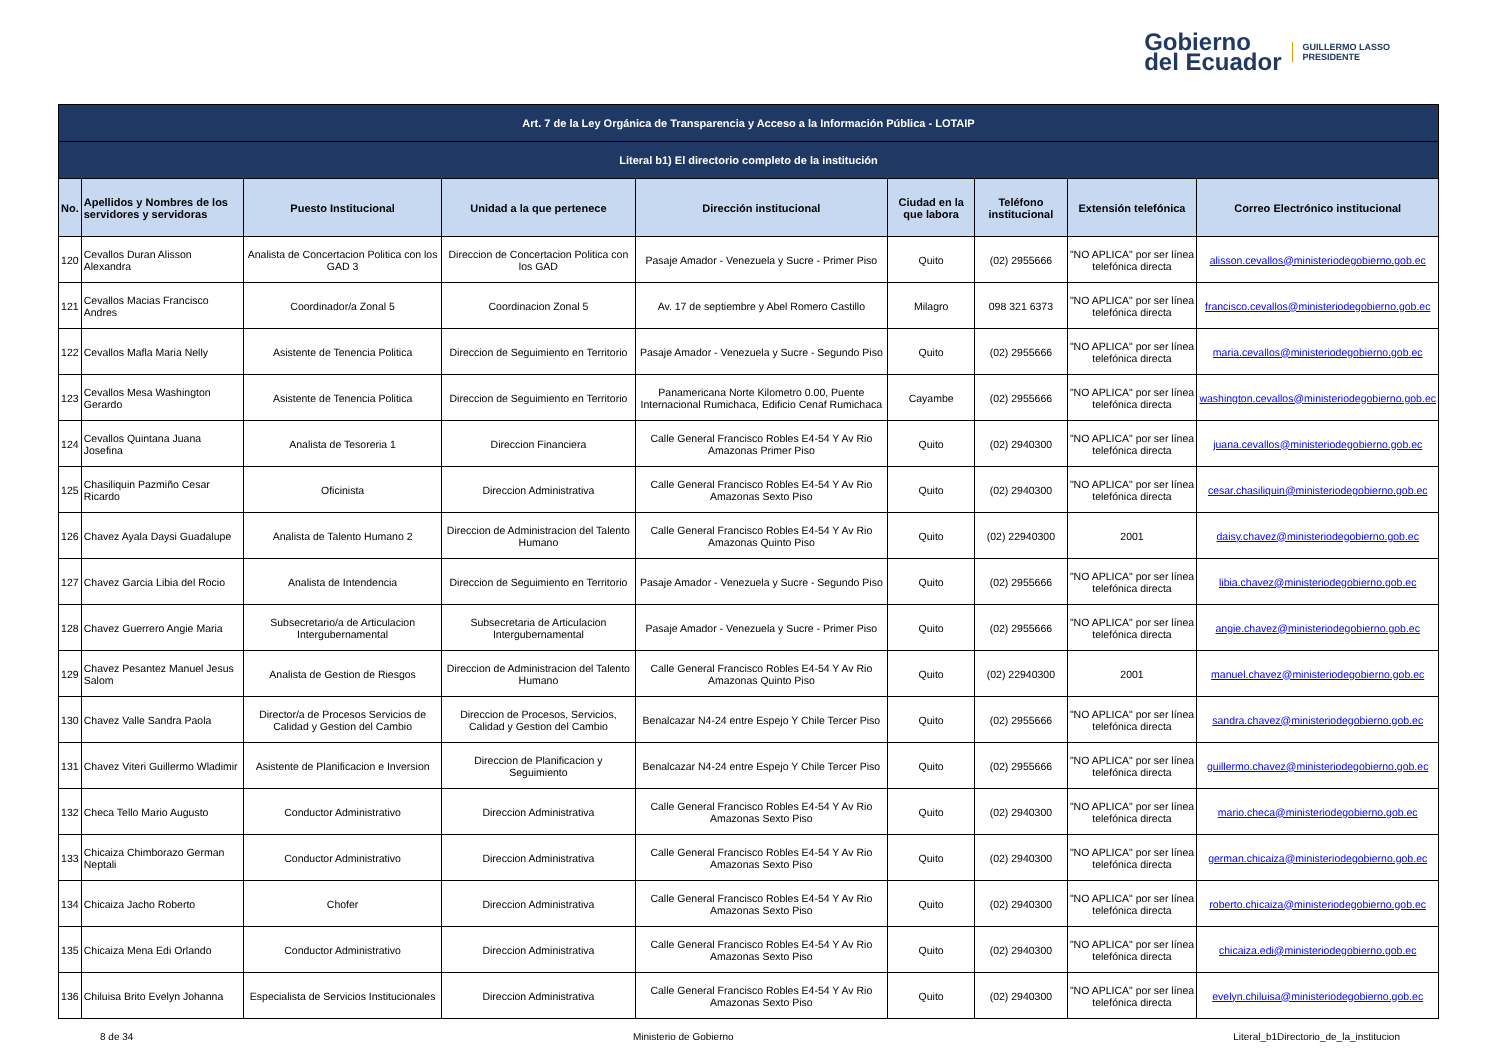Gobierno
del Ecuador
GUILLERMO LASSO
PRESIDENTE
| Art. 7 de la Ley Orgánica de Transparencia y Acceso a la Información Pública - LOTAIP | | | | | | | | |
| --- | --- | --- | --- | --- | --- | --- | --- | --- |
| Literal b1) El directorio completo de la institución | | | | | | | | |
| No. | Apellidos y Nombres de los servidores y servidoras | Puesto Institucional | Unidad a la que pertenece | Dirección institucional | Ciudad en la que labora | Teléfono institucional | Extensión telefónica | Correo Electrónico institucional |
| 120 | Cevallos Duran Alisson Alexandra | Analista de Concertacion Politica con los GAD 3 | Direccion de Concertacion Politica con los GAD | Pasaje Amador - Venezuela y Sucre - Primer Piso | Quito | (02) 2955666 | "NO APLICA" por ser línea telefónica directa | alisson.cevallos@ministeriodegobierno.gob.ec |
| 121 | Cevallos Macias Francisco Andres | Coordinador/a Zonal 5 | Coordinacion Zonal 5 | Av. 17 de septiembre y Abel Romero Castillo | Milagro | 098 321 6373 | "NO APLICA" por ser línea telefónica directa | francisco.cevallos@ministeriodegobierno.gob.ec |
| 122 | Cevallos Mafla Maria Nelly | Asistente de Tenencia Politica | Direccion de Seguimiento en Territorio | Pasaje Amador - Venezuela y Sucre - Segundo Piso | Quito | (02) 2955666 | "NO APLICA" por ser línea telefónica directa | maria.cevallos@ministeriodegobierno.gob.ec |
| 123 | Cevallos Mesa Washington Gerardo | Asistente de Tenencia Politica | Direccion de Seguimiento en Territorio | Panamericana Norte Kilometro 0.00, Puente Internacional Rumichaca, Edificio Cenaf Rumichaca | Cayambe | (02) 2955666 | "NO APLICA" por ser línea telefónica directa | washington.cevallos@ministeriodegobierno.gob.ec |
| 124 | Cevallos Quintana Juana Josefina | Analista de Tesoreria 1 | Direccion Financiera | Calle General Francisco Robles E4-54 Y Av Rio Amazonas Primer Piso | Quito | (02) 2940300 | "NO APLICA" por ser línea telefónica directa | juana.cevallos@ministeriodegobierno.gob.ec |
| 125 | Chasiliquin Pazmiño Cesar Ricardo | Oficinista | Direccion Administrativa | Calle General Francisco Robles E4-54 Y Av Rio Amazonas Sexto Piso | Quito | (02) 2940300 | "NO APLICA" por ser línea telefónica directa | cesar.chasiliquin@ministeriodegobierno.gob.ec |
| 126 | Chavez Ayala Daysi Guadalupe | Analista de Talento Humano 2 | Direccion de Administracion del Talento Humano | Calle General Francisco Robles E4-54 Y Av Rio Amazonas Quinto Piso | Quito | (02) 22940300 | 2001 | daisy.chavez@ministeriodegobierno.gob.ec |
| 127 | Chavez Garcia Libia del Rocio | Analista de Intendencia | Direccion de Seguimiento en Territorio | Pasaje Amador - Venezuela y Sucre - Segundo Piso | Quito | (02) 2955666 | "NO APLICA" por ser línea telefónica directa | libia.chavez@ministeriodegobierno.gob.ec |
| 128 | Chavez Guerrero Angie Maria | Subsecretario/a de Articulacion Intergubernamental | Subsecretaria de Articulacion Intergubernamental | Pasaje Amador - Venezuela y Sucre - Primer Piso | Quito | (02) 2955666 | "NO APLICA" por ser línea telefónica directa | angie.chavez@ministeriodegobierno.gob.ec |
| 129 | Chavez Pesantez Manuel Jesus Salom | Analista de Gestion de Riesgos | Direccion de Administracion del Talento Humano | Calle General Francisco Robles E4-54 Y Av Rio Amazonas Quinto Piso | Quito | (02) 22940300 | 2001 | manuel.chavez@ministeriodegobierno.gob.ec |
| 130 | Chavez Valle Sandra Paola | Director/a de Procesos Servicios de Calidad y Gestion del Cambio | Direccion de Procesos, Servicios, Calidad y Gestion del Cambio | Benalcazar N4-24 entre Espejo Y Chile Tercer Piso | Quito | (02) 2955666 | "NO APLICA" por ser línea telefónica directa | sandra.chavez@ministeriodegobierno.gob.ec |
| 131 | Chavez Viteri Guillermo Wladimir | Asistente de Planificacion e Inversion | Direccion de Planificacion y Seguimiento | Benalcazar N4-24 entre Espejo Y Chile Tercer Piso | Quito | (02) 2955666 | "NO APLICA" por ser línea telefónica directa | guillermo.chavez@ministeriodegobierno.gob.ec |
| 132 | Checa Tello Mario Augusto | Conductor Administrativo | Direccion Administrativa | Calle General Francisco Robles E4-54 Y Av Rio Amazonas Sexto Piso | Quito | (02) 2940300 | "NO APLICA" por ser línea telefónica directa | mario.checa@ministeriodegobierno.gob.ec |
| 133 | Chicaiza Chimborazo German Neptali | Conductor Administrativo | Direccion Administrativa | Calle General Francisco Robles E4-54 Y Av Rio Amazonas Sexto Piso | Quito | (02) 2940300 | "NO APLICA" por ser línea telefónica directa | german.chicaiza@ministeriodegobierno.gob.ec |
| 134 | Chicaiza Jacho Roberto | Chofer | Direccion Administrativa | Calle General Francisco Robles E4-54 Y Av Rio Amazonas Sexto Piso | Quito | (02) 2940300 | "NO APLICA" por ser línea telefónica directa | roberto.chicaiza@ministeriodegobierno.gob.ec |
| 135 | Chicaiza Mena Edi Orlando | Conductor Administrativo | Direccion Administrativa | Calle General Francisco Robles E4-54 Y Av Rio Amazonas Sexto Piso | Quito | (02) 2940300 | "NO APLICA" por ser línea telefónica directa | chicaiza.edi@ministeriodegobierno.gob.ec |
| 136 | Chiluisa Brito Evelyn Johanna | Especialista de Servicios Institucionales | Direccion Administrativa | Calle General Francisco Robles E4-54 Y Av Rio Amazonas Sexto Piso | Quito | (02) 2940300 | "NO APLICA" por ser línea telefónica directa | evelyn.chiluisa@ministeriodegobierno.gob.ec |
8 de 34 Ministerio de Gobierno Literal_b1Directorio_de_la_institucion